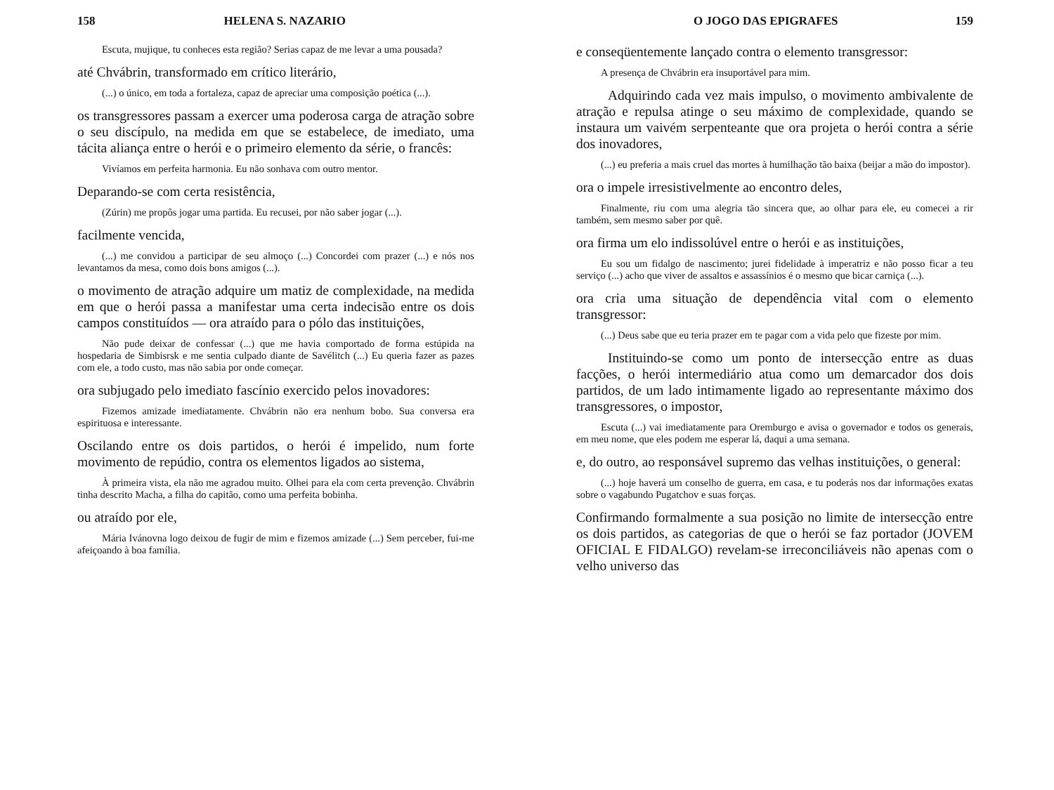158 HELENA S. NAZARIO
Escuta, mujique, tu conheces esta região? Serias capaz de me levar a uma pousada?
até Chvábrin, transformado em crítico literário,
(...) o único, em toda a fortaleza, capaz de apreciar uma composição poética (...).
os transgressores passam a exercer uma poderosa carga de atração sobre o seu discípulo, na medida em que se estabelece, de imediato, uma tácita aliança entre o herói e o primeiro elemento da série, o francês:
Vivíamos em perfeita harmonia. Eu não sonhava com outro mentor.
Deparando-se com certa resistência,
(Zúrin) me propôs jogar uma partida. Eu recusei, por não saber jogar (...).
facilmente vencida,
(...) me convidou a participar de seu almoço (...) Concordei com prazer (...) e nós nos levantamos da mesa, como dois bons amigos (...).
o movimento de atração adquire um matiz de complexidade, na medida em que o herói passa a manifestar uma certa indecisão entre os dois campos constituídos — ora atraído para o pólo das instituições,
Não pude deixar de confessar (...) que me havia comportado de forma estúpida na hospedaria de Simbisrsk e me sentia culpado diante de Savélitch (...) Eu queria fazer as pazes com ele, a todo custo, mas não sabia por onde começar.
ora subjugado pelo imediato fascínio exercido pelos inovadores:
Fizemos amizade imediatamente. Chvábrin não era nenhum bobo. Sua conversa era espirituosa e interessante.
Oscilando entre os dois partidos, o herói é impelido, num forte movimento de repúdio, contra os elementos ligados ao sistema,
À primeira vista, ela não me agradou muito. Olhei para ela com certa prevenção. Chvábrin tinha descrito Macha, a filha do capitão, como uma perfeita bobinha.
ou atraído por ele,
Mária Ivánovna logo deixou de fugir de mim e fizemos amizade (...) Sem perceber, fui-me afeiçoando à boa família.
O JOGO DAS EPIGRAFES 159
e conseqüentemente lançado contra o elemento transgressor:
A presença de Chvábrin era insuportável para mim.
Adquirindo cada vez mais impulso, o movimento ambivalente de atração e repulsa atinge o seu máximo de complexidade, quando se instaura um vaivém serpenteante que ora projeta o herói contra a série dos inovadores,
(...) eu preferia a mais cruel das mortes à humilhação tão baixa (beijar a mão do impostor).
ora o impele irresistivelmente ao encontro deles,
Finalmente, riu com uma alegria tão sincera que, ao olhar para ele, eu comecei a rir também, sem mesmo saber por quê.
ora firma um elo indissolúvel entre o herói e as instituições,
Eu sou um fidalgo de nascimento; jurei fidelidade à imperatriz e não posso ficar a teu serviço (...) acho que viver de assaltos e assassínios é o mesmo que bicar carniça (...).
ora cria uma situação de dependência vital com o elemento transgressor:
(...) Deus sabe que eu teria prazer em te pagar com a vida pelo que fizeste por mim.
Instituindo-se como um ponto de intersecção entre as duas facções, o herói intermediário atua como um demarcador dos dois partidos, de um lado intimamente ligado ao representante máximo dos transgressores, o impostor,
Escuta (...) vai imediatamente para Oremburgo e avisa o governador e todos os generais, em meu nome, que eles podem me esperar lá, daqui a uma semana.
e, do outro, ao responsável supremo das velhas instituições, o general:
(...) hoje haverá um conselho de guerra, em casa, e tu poderás nos dar informações exatas sobre o vagabundo Pugatchov e suas forças.
Confirmando formalmente a sua posição no limite de intersecção entre os dois partidos, as categorias de que o herói se faz portador (JOVEM OFICIAL E FIDALGO) revelam-se irreconciliáveis não apenas com o velho universo das